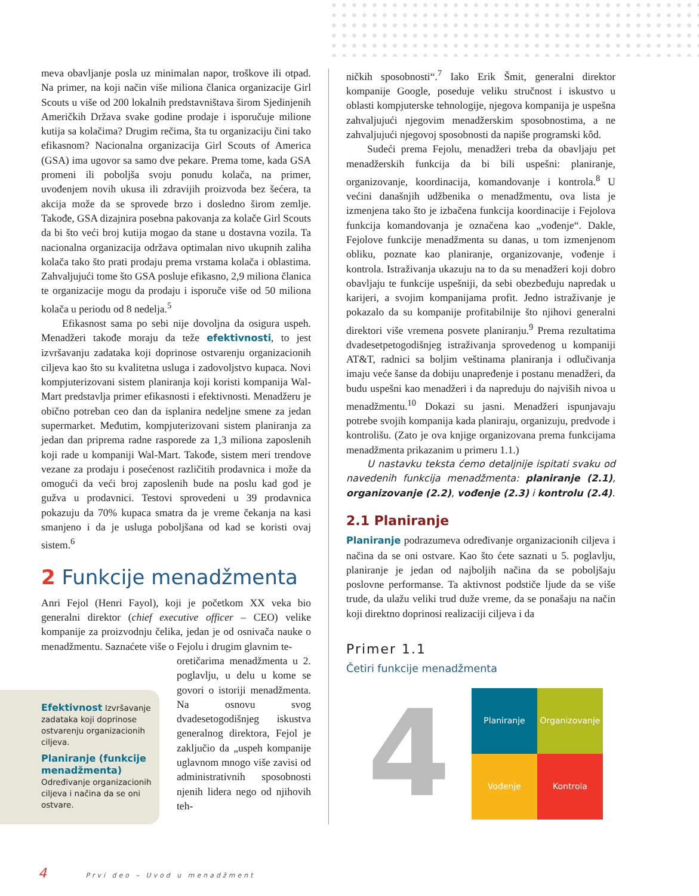meva obavljanje posla uz minimalan napor, troškove ili otpad. Na primer, na koji način više miliona članica organizacije Girl Scouts u više od 200 lokalnih predstavništava širom Sjedinjenih Američkih Država svake godine prodaje i isporučuje milione kutija sa kolačima? Drugim rečima, šta tu organizaciju čini tako efikasnom? Nacionalna organizacija Girl Scouts of America (GSA) ima ugovor sa samo dve pekare. Prema tome, kada GSA promeni ili poboljša svoju ponudu kolača, na primer, uvođenjem novih ukusa ili zdravijih proizvoda bez šećera, ta akcija može da se sprovede brzo i dosledno širom zemlje. Takođe, GSA dizajnira posebna pakovanja za kolače Girl Scouts da bi što veći broj kutija mogao da stane u dostavna vozila. Ta nacionalna organizacija održava optimalan nivo ukupnih zaliha kolača tako što prati prodaju prema vrstama kolača i oblastima. Zahvaljujući tome što GSA posluje efikasno, 2,9 miliona članica te organizacije mogu da prodaju i isporuče više od 50 miliona kolača u periodu od 8 nedelja.<sup>5</sup>
Efikasnost sama po sebi nije dovoljna da osigura uspeh. Menadžeri takođe moraju da teže efektivnosti, to jest izvršavanju zadataka koji doprinose ostvarenju organizacionih ciljeva kao što su kvalitetna usluga i zadovoljstvo kupaca. Novi kompjuterizovani sistem planiranja koji koristi kompanija Wal-Mart predstavlja primer efikasnosti i efektivnosti. Menadžeru je obično potreban ceo dan da isplanira nedeljne smene za jedan supermarket. Međutim, kompjuterizovani sistem planiranja za jedan dan priprema radne rasporede za 1,3 miliona zaposlenih koji rade u kompaniji Wal-Mart. Takođe, sistem meri trendove vezane za prodaju i posećenost različitih prodavnica i može da omogući da veći broj zaposlenih bude na poslu kad god je gužva u prodavnici. Testovi sprovedeni u 39 prodavnica pokazuju da 70% kupaca smatra da je vreme čekanja na kasi smanjeno i da je usluga poboljšana od kad se koristi ovaj sistem.<sup>6</sup>
2 Funkcije menadžmenta
Anri Fejol (Henri Fayol), koji je početkom XX veka bio generalni direktor (chief executive officer – CEO) velike kompanije za proizvodnju čelika, jedan je od osnivača nauke o menadžmentu. Saznaćete više o Fejolu i drugim glavnim te-
oretičarima menadžmenta u 2. poglavlju, u delu u kome se govori o istoriji menadžmenta. Na osnovu svog dvadesetogodišnjeg iskustva generalnog direktora, Fejol je zaključio da „uspeh kompanije uglavnom mnogo više zavisi od administrativnih sposobnosti njenih lidera nego od njihovih teh-
Efektivnost Izvršavanje zadataka koji doprinose ostvarenju organizacionih ciljeva.
Planiranje (funkcije menadžmenta)
Određivanje organizacionih ciljeva i načina da se oni ostvare.
ničkih sposobnosti“.<sup>7</sup> Iako Erik Šmit, generalni direktor kompanije Google, poseduje veliku stručnost i iskustvo u oblasti kompjuterske tehnologije, njegova kompanija je uspešna zahvaljujući njegovim menadžerskim sposobnostima, a ne zahvaljujući njegovoj sposobnosti da napiše programski kôd.
Sudeći prema Fejolu, menadžeri treba da obavljaju pet menadžerskih funkcija da bi bili uspešni: planiranje, organizovanje, koordinacija, komandovanje i kontrola.<sup>8</sup> U većini današnjih udžbenika o menadžmentu, ova lista je izmenjena tako što je izbačena funkcija koordinacije i Fejolova funkcija komandovanja je označena kao „vođenje“. Dakle, Fejolove funkcije menadžmenta su danas, u tom izmenjenom obliku, poznate kao planiranje, organizovanje, vođenje i kontrola. Istraživanja ukazuju na to da su menadžeri koji dobro obavljaju te funkcije uspešniji, da sebi obezbeđuju napredak u karijeri, a svojim kompanijama profit. Jedno istraživanje je pokazalo da su kompanije profitabilnije što njihovi generalni direktori više vremena posvete planiranju.<sup>9</sup> Prema rezultatima dvadesetpetogodišnjeg istraživanja sprovedenog u kompaniji AT&T, radnici sa boljim veštinama planiranja i odlučivanja imaju veće šanse da dobiju unapređenje i postanu menadžeri, da budu uspešni kao menadžeri i da napreduju do najviših nivoa u menadžmentu.<sup>10</sup> Dokazi su jasni. Menadžeri ispunjavaju potrebe svojih kompanija kada planiraju, organizuju, predvode i kontrolišu. (Zato je ova knjige organizovana prema funkcijama menadžmenta prikazanim u primeru 1.1.)
U nastavku teksta ćemo detaljnije ispitati svaku od navedenih funkcija menadžmenta: planiranje (2.1), organizovanje (2.2), vođenje (2.3) i kontrolu (2.4).
2.1 Planiranje
Planiranje podrazumeva određivanje organizacionih ciljeva i načina da se oni ostvare. Kao što ćete saznati u 5. poglavlju, planiranje je jedan od najboljih načina da se poboljšaju poslovne performanse. Ta aktivnost podstiče ljude da se više trude, da ulažu veliki trud duže vreme, da se ponašaju na način koji direktno doprinosi realizaciji ciljeva i da
Primer 1.1
Četiri funkcije menadžmenta
4
Planiranje
Organizovanje
Vođenje
Kontrola
4 Prvi deo – Uvod u menadžment